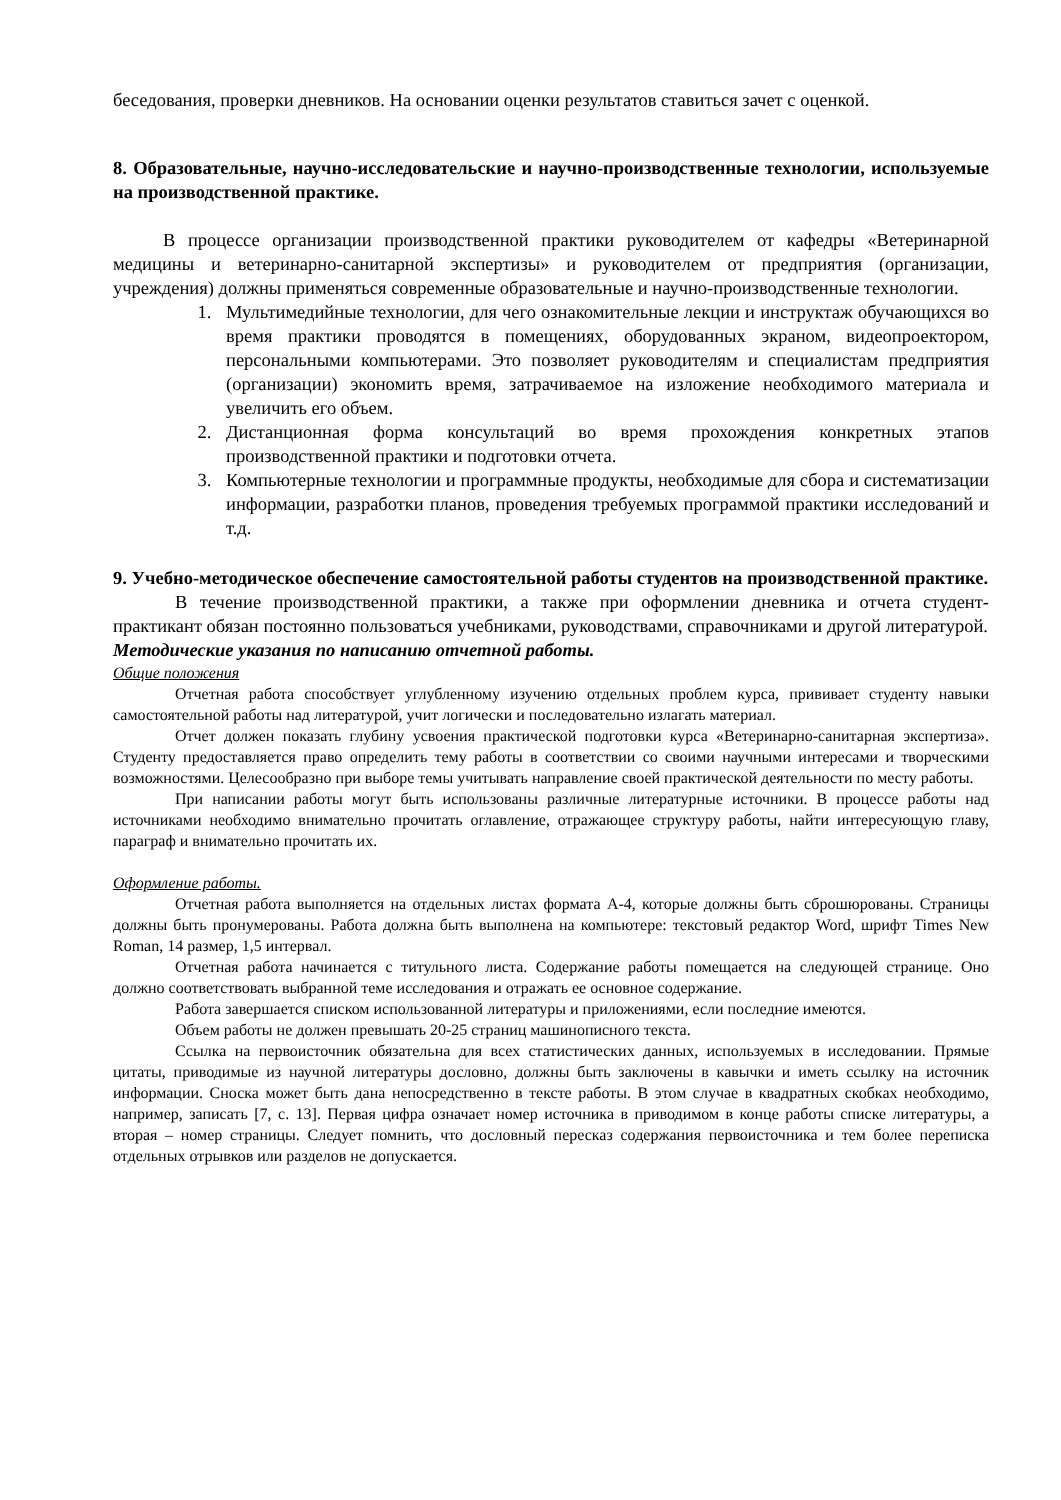беседования, проверки дневников. На основании оценки результатов ставиться зачет с оценкой.
8. Образовательные, научно-исследовательские и научно-производственные технологии, используемые на производственной практике.
В процессе организации производственной практики руководителем от кафедры «Ветеринарной медицины и ветеринарно-санитарной экспертизы» и руководителем от предприятия (организации, учреждения) должны применяться современные образовательные и научно-производственные технологии.
1. Мультимедийные технологии, для чего ознакомительные лекции и инструктаж обучающихся во время практики проводятся в помещениях, оборудованных экраном, видеопроектором, персональными компьютерами. Это позволяет руководителям и специалистам предприятия (организации) экономить время, затрачиваемое на изложение необходимого материала и увеличить его объем.
2. Дистанционная форма консультаций во время прохождения конкретных этапов производственной практики и подготовки отчета.
3. Компьютерные технологии и программные продукты, необходимые для сбора и систематизации информации, разработки планов, проведения требуемых программой практики исследований и т.д.
9. Учебно-методическое обеспечение самостоятельной работы студентов на производственной практике.
В течение производственной практики, а также при оформлении дневника и отчета студент-практикант обязан постоянно пользоваться учебниками, руководствами, справочниками и другой литературой.
Методические указания по написанию отчетной работы.
Общие положения
Отчетная работа способствует углубленному изучению отдельных проблем курса, прививает студенту навыки самостоятельной работы над литературой, учит логически и последовательно излагать материал.
Отчет должен показать глубину усвоения практической подготовки курса «Ветеринарно-санитарная экспертиза». Студенту предоставляется право определить тему работы в соответствии со своими научными интересами и творческими возможностями. Целесообразно при выборе темы учитывать направление своей практической деятельности по месту работы.
При написании работы могут быть использованы различные литературные источники. В процессе работы над источниками необходимо внимательно прочитать оглавление, отражающее структуру работы, найти интересующую главу, параграф и внимательно прочитать их.
Оформление работы.
Отчетная работа выполняется на отдельных листах формата А-4, которые должны быть сброшюрованы. Страницы должны быть пронумерованы. Работа должна быть выполнена на компьютере: текстовый редактор Word, шрифт Times New Roman, 14 размер, 1,5 интервал.
Отчетная работа начинается с титульного листа. Содержание работы помещается на следующей странице. Оно должно соответствовать выбранной теме исследования и отражать ее основное содержание.
Работа завершается списком использованной литературы и приложениями, если последние имеются.
Объем работы не должен превышать 20-25 страниц машинописного текста.
Ссылка на первоисточник обязательна для всех статистических данных, используемых в исследовании. Прямые цитаты, приводимые из научной литературы дословно, должны быть заключены в кавычки и иметь ссылку на источник информации. Сноска может быть дана непосредственно в тексте работы. В этом случае в квадратных скобках необходимо, например, записать [7, с. 13]. Первая цифра означает номер источника в приводимом в конце работы списке литературы, а вторая – номер страницы. Следует помнить, что дословный пересказ содержания первоисточника и тем более переписка отдельных отрывков или разделов не допускается.